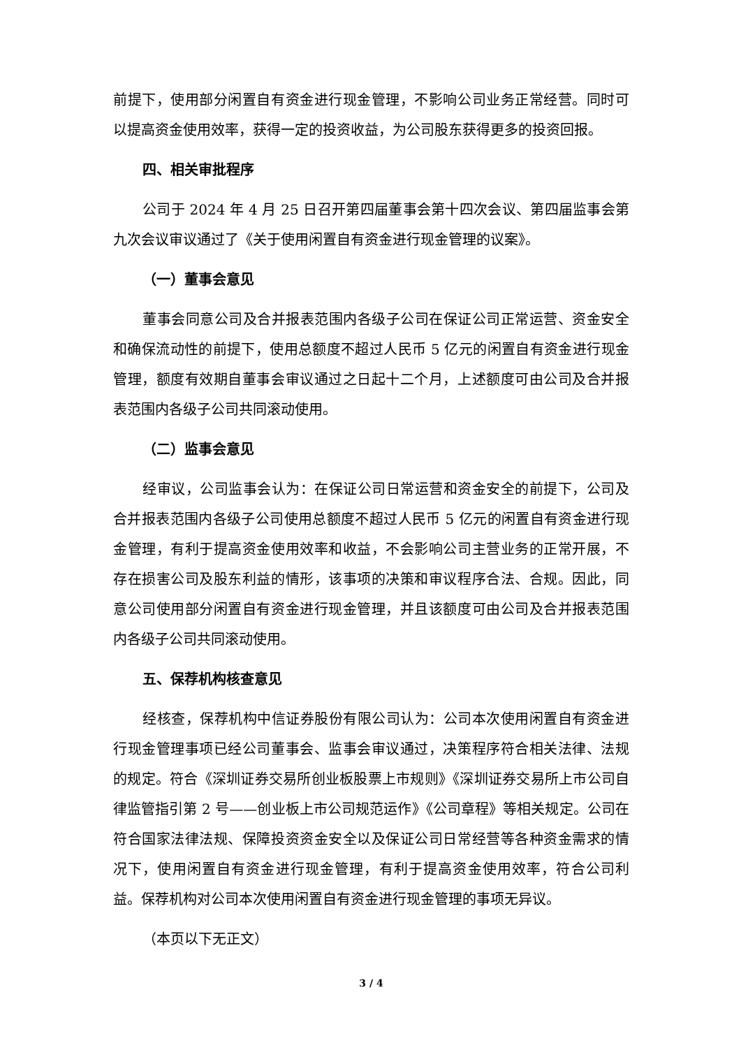前提下，使用部分闲置自有资金进行现金管理，不影响公司业务正常经营。同时可以提高资金使用效率，获得一定的投资收益，为公司股东获得更多的投资回报。
四、相关审批程序
公司于 2024 年 4 月 25 日召开第四届董事会第十四次会议、第四届监事会第九次会议审议通过了《关于使用闲置自有资金进行现金管理的议案》。
（一）董事会意见
董事会同意公司及合并报表范围内各级子公司在保证公司正常运营、资金安全和确保流动性的前提下，使用总额度不超过人民币 5 亿元的闲置自有资金进行现金管理，额度有效期自董事会审议通过之日起十二个月，上述额度可由公司及合并报表范围内各级子公司共同滚动使用。
（二）监事会意见
经审议，公司监事会认为：在保证公司日常运营和资金安全的前提下，公司及合并报表范围内各级子公司使用总额度不超过人民币 5 亿元的闲置自有资金进行现金管理，有利于提高资金使用效率和收益，不会影响公司主营业务的正常开展，不存在损害公司及股东利益的情形，该事项的决策和审议程序合法、合规。因此，同意公司使用部分闲置自有资金进行现金管理，并且该额度可由公司及合并报表范围内各级子公司共同滚动使用。
五、保荐机构核查意见
经核查，保荐机构中信证券股份有限公司认为：公司本次使用闲置自有资金进行现金管理事项已经公司董事会、监事会审议通过，决策程序符合相关法律、法规的规定。符合《深圳证券交易所创业板股票上市规则》《深圳证券交易所上市公司自律监管指引第 2 号——创业板上市公司规范运作》《公司章程》等相关规定。公司在符合国家法律法规、保障投资资金安全以及保证公司日常经营等各种资金需求的情况下，使用闲置自有资金进行现金管理，有利于提高资金使用效率，符合公司利益。保荐机构对公司本次使用闲置自有资金进行现金管理的事项无异议。
（本页以下无正文）
3 / 4